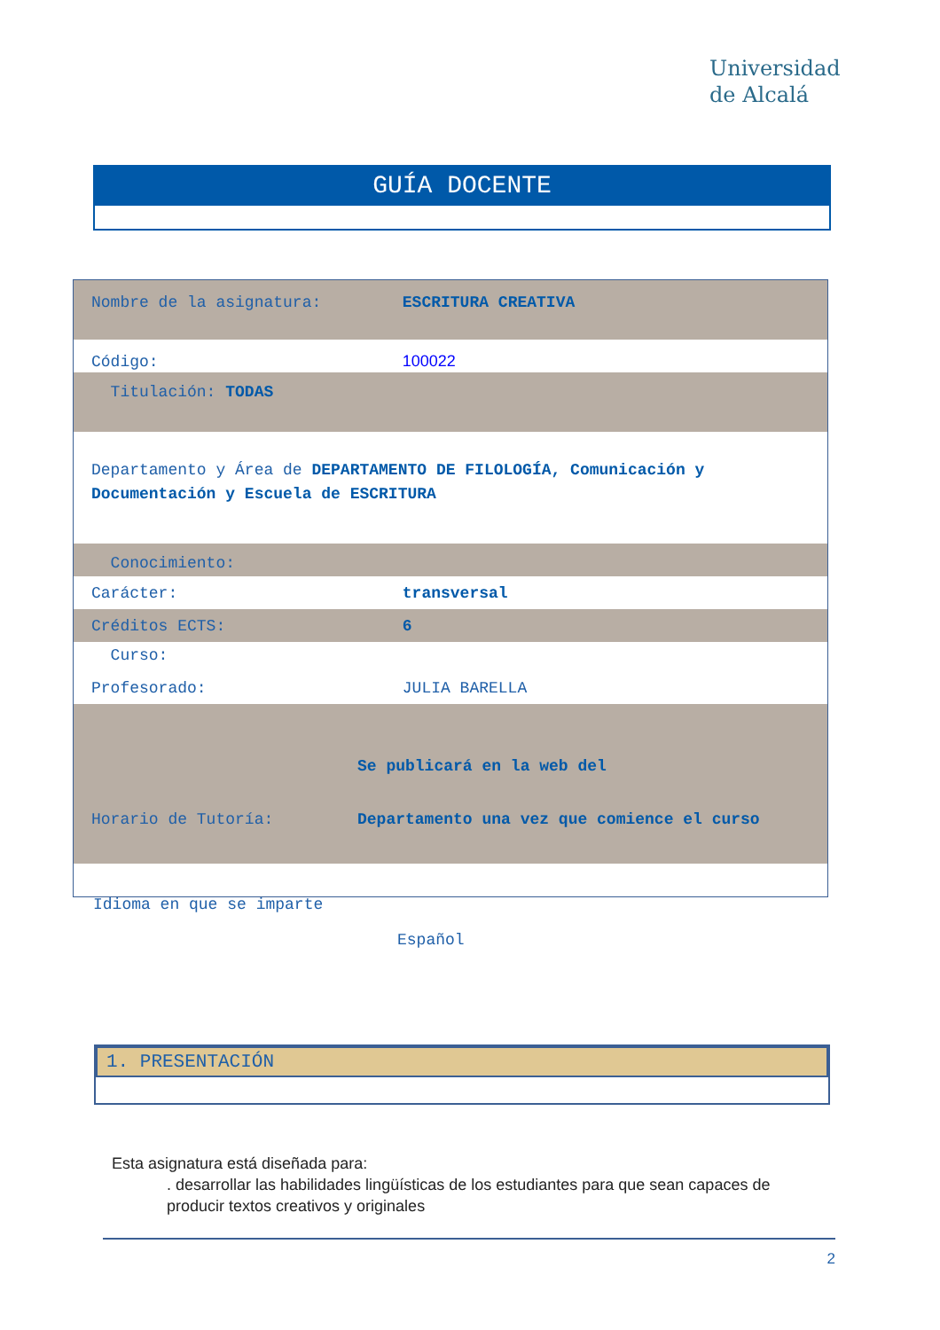Universidad
de Alcalá
GUÍA DOCENTE
Nombre de la asignatura: ESCRITURA CREATIVA
Código: 100022
Titulación: TODAS
Departamento y Área de DEPARTAMENTO DE FILOLOGÍA, Comunicación y Documentación y Escuela de ESCRITURA
Conocimiento:
Carácter: transversal
Créditos ECTS: 6
Curso:
Profesorado: JULIA BARELLA
Se publicará en la web del
Horario de Tutoría: Departamento una vez que comience el curso
Idioma en que se imparte
Español
1. PRESENTACIÓN
Esta asignatura está diseñada para:
. desarrollar las habilidades lingüísticas de los estudiantes para que sean capaces de producir textos creativos y originales
2